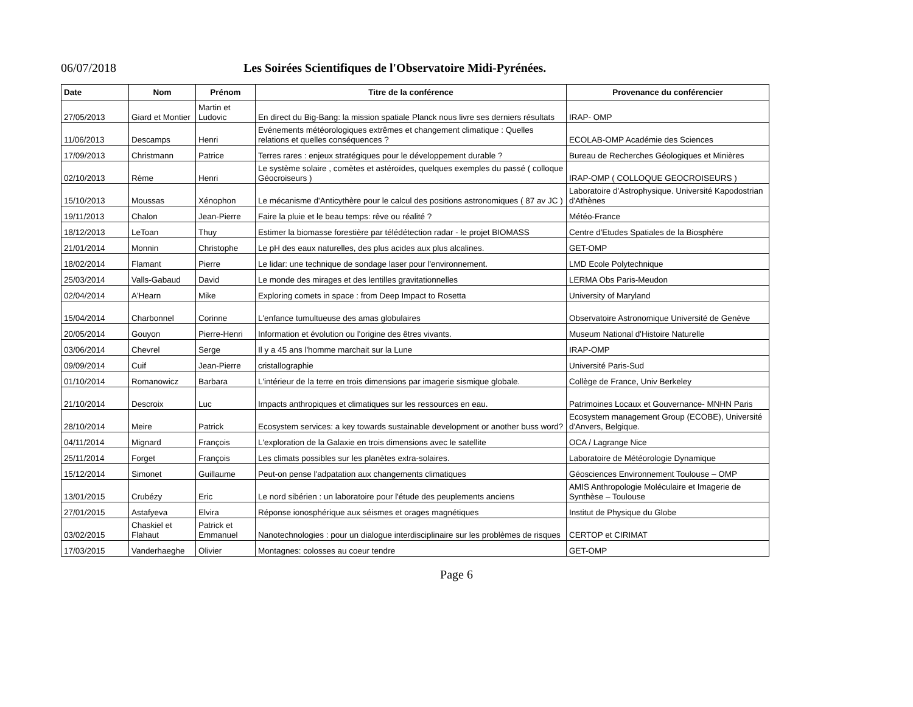06/07/2018 Les Soirées Scientifiques de l'Observatoire Midi-Pyrénées.
| Date | Nom | Prénom | Titre de la conférence | Provenance du conférencier |
| --- | --- | --- | --- | --- |
| 27/05/2013 | Giard et Montier | Martin et Ludovic | En direct du Big-Bang: la mission spatiale Planck nous livre ses derniers résultats | IRAP- OMP |
| 11/06/2013 | Descamps | Henri | Evénements météorologiques extrêmes et changement climatique : Quelles relations et quelles conséquences ? | ECOLAB-OMP Académie des Sciences |
| 17/09/2013 | Christmann | Patrice | Terres rares : enjeux stratégiques pour le développement durable ? | Bureau de Recherches Géologiques et Minières |
| 02/10/2013 | Rème | Henri | Le système solaire , comètes et astéroïdes, quelques exemples du passé ( colloque Géocroiseurs ) | IRAP-OMP ( COLLOQUE GEOCROISEURS ) |
| 15/10/2013 | Moussas | Xénophon | Le mécanisme d'Anticythère pour le calcul des positions astronomiques ( 87 av JC ) | Laboratoire d'Astrophysique. Université Kapodostrian d'Athènes |
| 19/11/2013 | Chalon | Jean-Pierre | Faire la pluie et le beau temps: rêve ou réalité ? | Météo-France |
| 18/12/2013 | LeToan | Thuy | Estimer la biomasse forestière par télédétection radar - le projet BIOMASS | Centre d'Etudes Spatiales de la Biosphère |
| 21/01/2014 | Monnin | Christophe | Le pH des eaux naturelles, des plus acides aux plus alcalines. | GET-OMP |
| 18/02/2014 | Flamant | Pierre | Le lidar: une technique de sondage laser pour l'environnement. | LMD Ecole Polytechnique |
| 25/03/2014 | Valls-Gabaud | David | Le monde des mirages et des lentilles gravitationnelles | LERMA Obs Paris-Meudon |
| 02/04/2014 | A'Hearn | Mike | Exploring comets in space : from Deep Impact to Rosetta | University of Maryland |
| 15/04/2014 | Charbonnel | Corinne | L'enfance tumultueuse des amas globulaires | Observatoire Astronomique Université de Genève |
| 20/05/2014 | Gouyon | Pierre-Henri | Information et évolution ou l'origine des êtres vivants. | Museum National d'Histoire Naturelle |
| 03/06/2014 | Chevrel | Serge | Il y a 45 ans l'homme marchait sur la Lune | IRAP-OMP |
| 09/09/2014 | Cuif | Jean-Pierre | cristallographie | Université Paris-Sud |
| 01/10/2014 | Romanowicz | Barbara | L'intérieur de la terre en trois dimensions par imagerie sismique globale. | Collège de France, Univ Berkeley |
| 21/10/2014 | Descroix | Luc | Impacts anthropiques et climatiques sur les ressources en eau. | Patrimoines Locaux et Gouvernance- MNHN Paris |
| 28/10/2014 | Meire | Patrick | Ecosystem services: a key towards sustainable development or another buss word? | Ecosystem management Group (ECOBE), Université d'Anvers, Belgique. |
| 04/11/2014 | Mignard | François | L'exploration de la Galaxie en trois dimensions avec le satellite | OCA / Lagrange Nice |
| 25/11/2014 | Forget | François | Les climats possibles sur les planètes extra-solaires. | Laboratoire de Météorologie Dynamique |
| 15/12/2014 | Simonet | Guillaume | Peut-on pense l'adpatation aux changements climatiques | Géosciences Environnement Toulouse – OMP |
| 13/01/2015 | Crubézy | Eric | Le nord sibérien : un laboratoire pour l'étude des peuplements anciens | AMIS Anthropologie Moléculaire et Imagerie de Synthèse – Toulouse |
| 27/01/2015 | Astafyeva | Elvira | Réponse ionosphérique aux séismes et orages magnétiques | Institut de Physique du Globe |
| 03/02/2015 | Chaskiel et Flahaut | Patrick et Emmanuel | Nanotechnologies : pour un dialogue interdisciplinaire sur les problèmes de risques | CERTOP et CIRIMAT |
| 17/03/2015 | Vanderhaeghe | Olivier | Montagnes: colosses au coeur tendre | GET-OMP |
Page 6